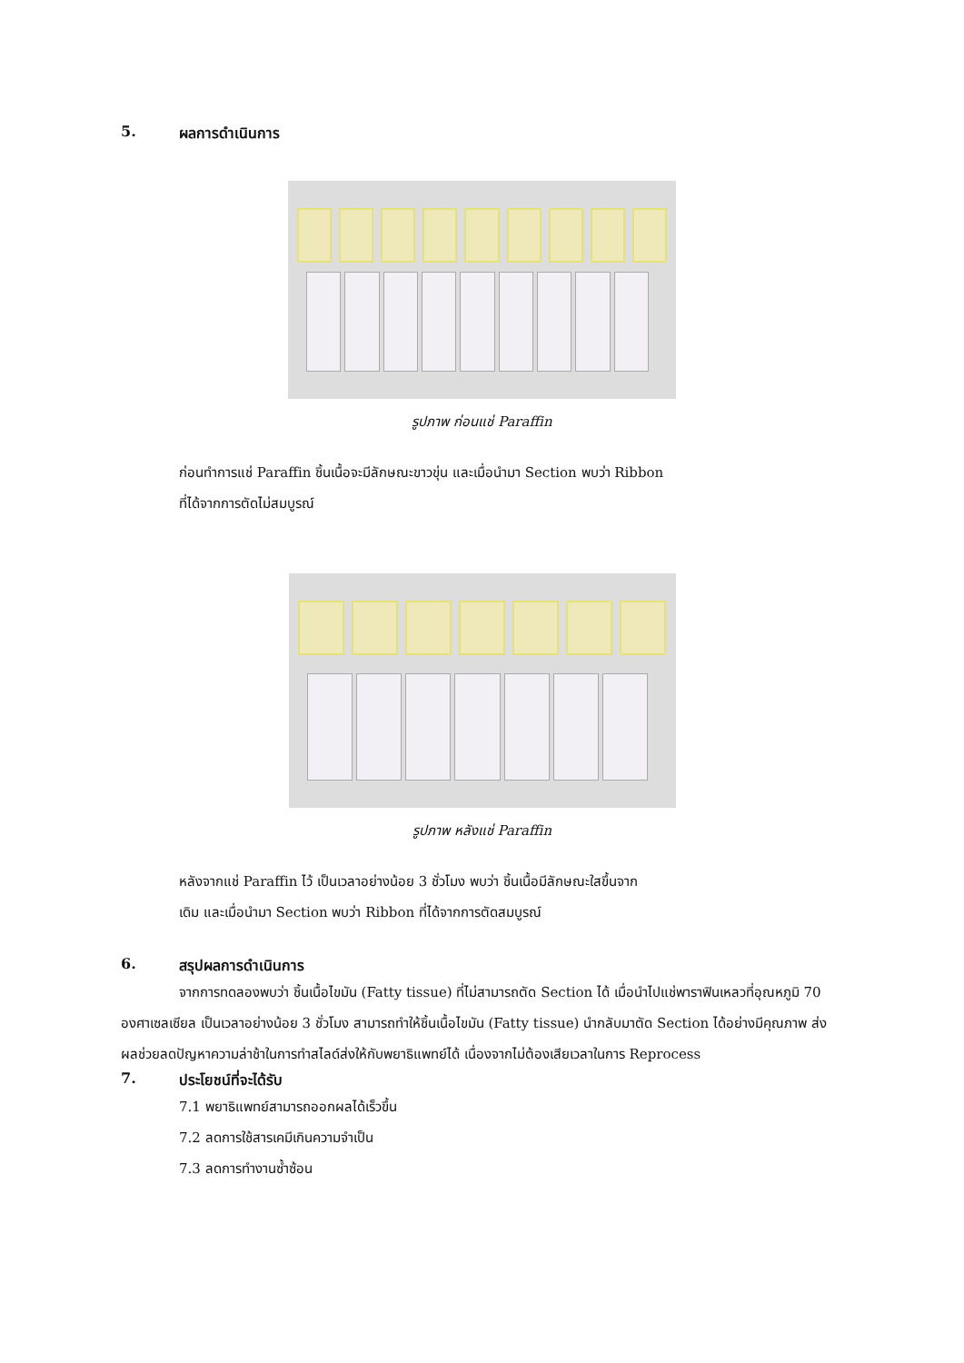5. ผลการดำเนินการ
รูปภาพ ก่อนแช่ Paraffin
ก่อนทำการแช่ Paraffin ชิ้นเนื้อจะมีลักษณะขาวขุ่น และเมื่อนำมา Section พบว่า Ribbon
ที่ได้จากการตัดไม่สมบูรณ์
รูปภาพ หลังแช่ Paraffin
หลังจากแช่ Paraffin ไว้ เป็นเวลาอย่างน้อย 3 ชั่วโมง พบว่า ชิ้นเนื้อมีลักษณะใสขึ้นจาก
เดิม และเมื่อนำมา Section พบว่า Ribbon ที่ได้จากการตัดสมบูรณ์
6. สรุปผลการดำเนินการ
จากการทดลองพบว่า ชิ้นเนื้อไขมัน (Fatty tissue) ที่ไม่สามารถตัด Section ได้ เมื่อนำไปแช่พาราฟินเหลวที่อุณหภูมิ 70 องศาเซลเซียล เป็นเวลาอย่างน้อย 3 ชั่วโมง สามารถทำให้ชิ้นเนื้อไขมัน (Fatty tissue) นำกลับมาตัด Section ได้อย่างมีคุณภาพ ส่งผลช่วยลดปัญหาความล่าช้าในการทำสไลด์ส่งให้กับพยาธิแพทย์ได้ เนื่องจากไม่ต้องเสียเวลาในการ Reprocess
7. ประโยชน์ที่จะได้รับ
7.1 พยาธิแพทย์สามารถออกผลได้เร็วขึ้น
7.2 ลดการใช้สารเคมีเกินความจำเป็น
7.3 ลดการทำงานซ้ำซ้อน